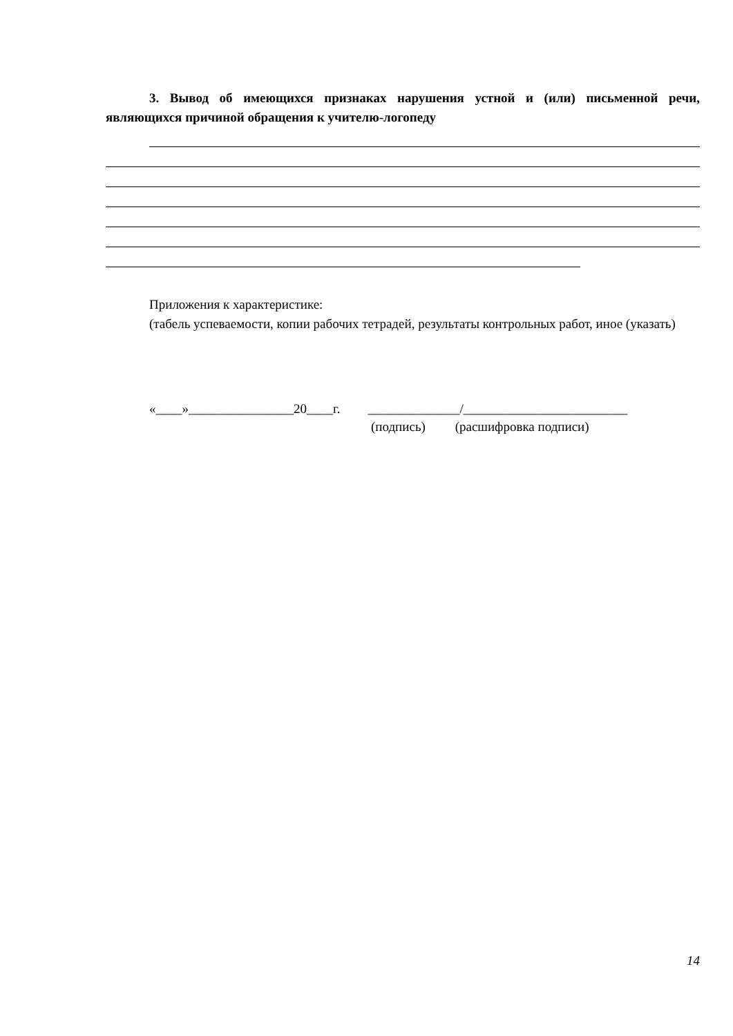3. Вывод об имеющихся признаках нарушения устной и (или) письменной речи, являющихся причиной обращения к учителю-логопеду
Приложения к характеристике:
(табель успеваемости, копии рабочих тетрадей, результаты контрольных работ, иное (указать)
«____»________________20____г. ______________/_________________________
(подпись) (расшифровка подписи)
14